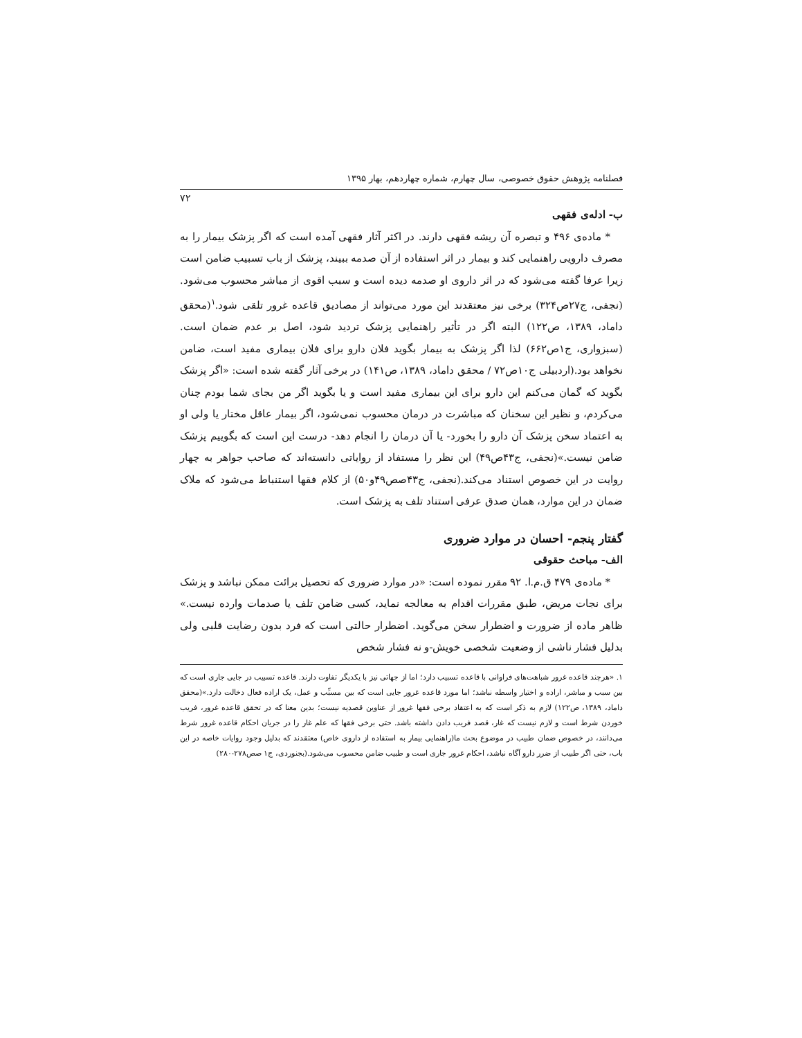فصلنامه پژوهش حقوق خصوصی، سال چهارم، شماره چهاردهم، بهار ۱۳۹۵
۷۲
ب- ادله‌ی فقهی
* ماده‌ی ۴۹۶ و تبصره آن ریشه فقهی دارند. در اکثر آثار فقهی آمده است که اگر پزشک بیمار را به مصرف دارویی راهنمایی کند و بیمار در اثر استفاده از آن صدمه ببیند، پزشک از باب تسبیب ضامن است زیرا عرفا گفته می‌شود که در اثر داروی او صدمه دیده است و سبب اقوی از مباشر محسوب می‌شود.(نجفی، ج۲۷ص۳۲۴) برخی نیز معتقدند این مورد می‌تواند از مصادیق قاعده غرور تلقی شود.<sup>۱</sup>(محقق داماد، ۱۳۸۹، ص۱۲۲) البته اگر در تأثیر راهنمایی پزشک تردید شود، اصل بر عدم ضمان است.(سبزواری، ج۱ص۶۶۲) لذا اگر پزشک به بیمار بگوید فلان دارو برای فلان بیماری مفید است، ضامن نخواهد بود.(اردبیلی ج۱۰ص۷۲ / محقق داماد، ۱۳۸۹، ص۱۴۱) در برخی آثار گفته شده است: «اگر پزشک بگوید که گمان می‌کنم این دارو برای این بیماری مفید است و یا بگوید اگر من بجای شما بودم چنان می‌کردم، و نظیر این سخنان که مباشرت در درمان محسوب نمی‌شود، اگر بیمار عاقل مختار یا ولی او به اعتماد سخن پزشک آن دارو را بخورد- یا آن درمان را انجام دهد- درست این است که بگوییم پزشک ضامن نیست.»(نجفی، ج۴۳ص۴۹) این نظر را مستفاد از روایاتی دانسته‌اند که صاحب جواهر به چهار روایت در این خصوص استناد می‌کند.(نجفی، ج۴۳صص۴۹و۵۰) از کلام فقها استنباط می‌شود که ملاک ضمان در این موارد، همان صدق عرفی استناد تلف به پزشک است.
گفتار پنجم- احسان در موارد ضروری
الف- مباحث حقوقی
* ماده‌ی ۴۷۹ ق.م.ا. ۹۲ مقرر نموده است: «در موارد ضروری که تحصیل برائت ممکن نباشد و پزشک برای نجات مریض، طبق مقررات اقدام به معالجه نماید، کسی ضامن تلف یا صدمات وارده نیست.» ظاهر ماده از ضرورت و اضطرار سخن می‌گوید. اضطرار حالتی است که فرد بدون رضایت قلبی ولی بدلیل فشار ناشی از وضعیت شخصی خویش-و نه فشار شخص
۱. «هرچند قاعده غرور شباهت‌های فراوانی با قاعده تسبیب دارد؛ اما از جهاتی نیز با یکدیگر تفاوت دارند. قاعده تسبیب در جایی جاری است که بین سبب و مباشر، اراده و اختیار واسطه نباشد؛ اما مورد قاعده غرور جایی است که بین مسبِّب و عمل، یک اراده فعال دخالت دارد.»(محقق داماد، ۱۳۸۹، ص۱۲۲) لازم به ذکر است که به اعتقاد برخی فقها غرور از عناوین قصدیه نیست؛ بدین معنا که در تحقق قاعده غرور، فریب خوردن شرط است و لازم نیست که غار، قصد فریب دادن داشته باشد. حتی برخی فقها که علم غار را در جریان احکام قاعده غرور شرط می‌دانند، در خصوص ضمان طبیب در موضوع بحث ما(راهنمایی بیمار به استفاده از داروی خاص) معتقدند که بدلیل وجود روایات خاصه در این باب، حتی اگر طبیب از ضرر دارو آگاه نباشد، احکام غرور جاری است و طبیب ضامن محسوب می‌شود.(بجنوردی، ج۱ صص۲۷۸-۲۸۰)